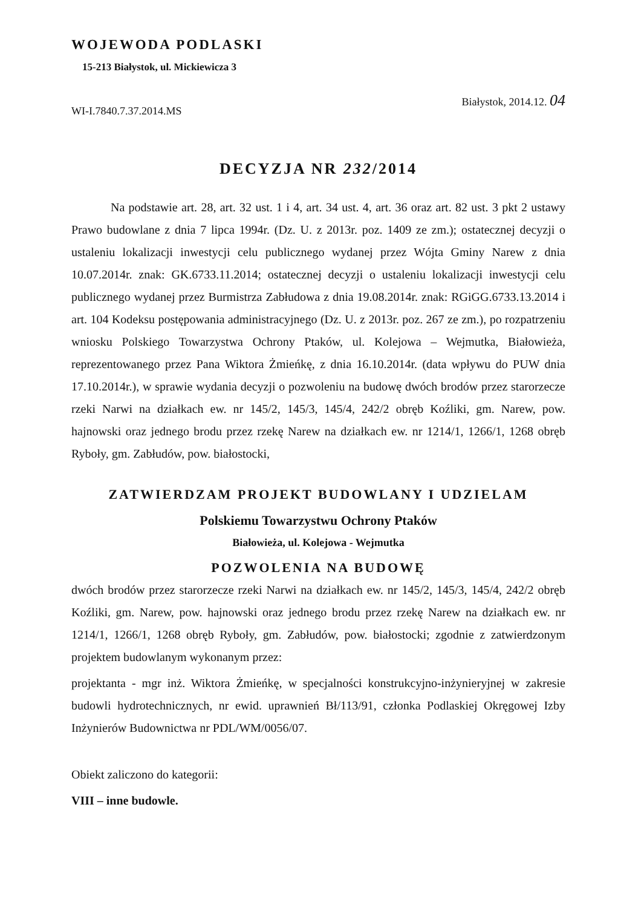WOJEWODA PODLASKI
15-213 Białystok, ul. Mickiewicza 3
WI-I.7840.7.37.2014.MS Białystok, 2014.12. 04
DECYZJA NR 232/2014
Na podstawie art. 28, art. 32 ust. 1 i 4, art. 34 ust. 4, art. 36 oraz art. 82 ust. 3 pkt 2 ustawy Prawo budowlane z dnia 7 lipca 1994r. (Dz. U. z 2013r. poz. 1409 ze zm.); ostatecznej decyzji o ustaleniu lokalizacji inwestycji celu publicznego wydanej przez Wójta Gminy Narew z dnia 10.07.2014r. znak: GK.6733.11.2014; ostatecznej decyzji o ustaleniu lokalizacji inwestycji celu publicznego wydanej przez Burmistrza Zabłudowa z dnia 19.08.2014r. znak: RGiGG.6733.13.2014 i art. 104 Kodeksu postępowania administracyjnego (Dz. U. z 2013r. poz. 267 ze zm.), po rozpatrzeniu wniosku Polskiego Towarzystwa Ochrony Ptaków, ul. Kolejowa – Wejmutka, Białowieża, reprezentowanego przez Pana Wiktora Żmieńkę, z dnia 16.10.2014r. (data wpływu do PUW dnia 17.10.2014r.), w sprawie wydania decyzji o pozwoleniu na budowę dwóch brodów przez starorzecze rzeki Narwi na działkach ew. nr 145/2, 145/3, 145/4, 242/2 obręb Koźliki, gm. Narew, pow. hajnowski oraz jednego brodu przez rzekę Narew na działkach ew. nr 1214/1, 1266/1, 1268 obręb Ryboły, gm. Zabłudów, pow. białostocki,
ZATWIERDZAM PROJEKT BUDOWLANY I UDZIELAM
Polskiemu Towarzystwu Ochrony Ptaków
Białowieża, ul. Kolejowa - Wejmutka
POZWOLENIA NA BUDOWĘ
dwóch brodów przez starorzecze rzeki Narwi na działkach ew. nr 145/2, 145/3, 145/4, 242/2 obręb Koźliki, gm. Narew, pow. hajnowski oraz jednego brodu przez rzekę Narew na działkach ew. nr 1214/1, 1266/1, 1268 obręb Ryboły, gm. Zabłudów, pow. białostocki; zgodnie z zatwierdzonym projektem budowlanym wykonanym przez:
projektanta - mgr inż. Wiktora Żmieńkę, w specjalności konstrukcyjno-inżynieryjnej w zakresie budowli hydrotechnicznych, nr ewid. uprawnień Bł/113/91, członka Podlaskiej Okręgowej Izby Inżynierów Budownictwa nr PDL/WM/0056/07.
Obiekt zaliczono do kategorii:
VIII – inne budowle.